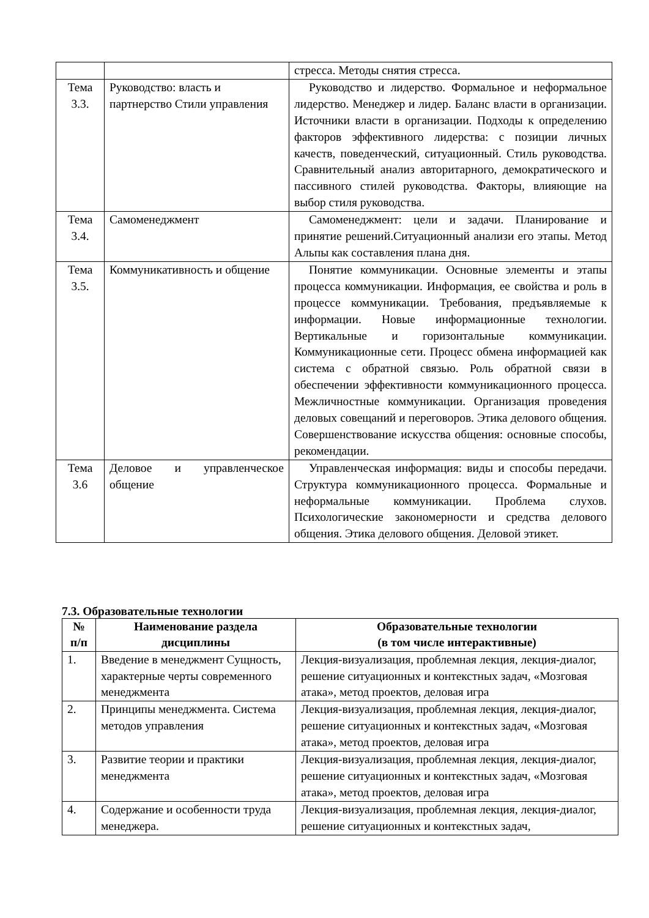| | | стресса. Методы снятия стресса. |
| Тема 3.3. | Руководство: власть и партнерство Стили управления | Руководство и лидерство. Формальное и неформальное лидерство. Менеджер и лидер. Баланс власти в организации. Источники власти в организации. Подходы к определению факторов эффективного лидерства: с позиции личных качеств, поведенческий, ситуационный. Стиль руководства. Сравнительный анализ авторитарного, демократического и пассивного стилей руководства. Факторы, влияющие на выбор стиля руководства. |
| Тема 3.4. | Самоменеджмент | Самоменеджмент: цели и задачи. Планирование и принятие решений.Ситуационный анализи его этапы. Метод Альпы как составления плана дня. |
| Тема 3.5. | Коммуникативность и общение | Понятие коммуникации. Основные элементы и этапы процесса коммуникации. Информация, ее свойства и роль в процессе коммуникации. Требования, предъявляемые к информации. Новые информационные технологии. Вертикальные и горизонтальные коммуникации. Коммуникационные сети. Процесс обмена информацией как система с обратной связью. Роль обратной связи в обеспечении эффективности коммуникационного процесса. Межличностные коммуникации. Организация проведения деловых совещаний и переговоров. Этика делового общения. Совершенствование искусства общения: основные способы, рекомендации. |
| Тема 3.6 | Деловое и управленческое общение | Управленческая информация: виды и способы передачи. Структура коммуникационного процесса. Формальные и неформальные коммуникации. Проблема слухов. Психологические закономерности и средства делового общения. Этика делового общения. Деловой этикет. |
7.3. Образовательные технологии
| № п/п | Наименование раздела дисциплины | Образовательные технологии (в том числе интерактивные) |
| --- | --- | --- |
| 1. | Введение в менеджмент Сущность, характерные черты современного менеджмента | Лекция-визуализация, проблемная лекция, лекция-диалог, решение ситуационных и контекстных задач, «Мозговая атака», метод проектов, деловая игра |
| 2. | Принципы менеджмента. Система методов управления | Лекция-визуализация, проблемная лекция, лекция-диалог, решение ситуационных и контекстных задач, «Мозговая атака», метод проектов, деловая игра |
| 3. | Развитие теории и практики менеджмента | Лекция-визуализация, проблемная лекция, лекция-диалог, решение ситуационных и контекстных задач, «Мозговая атака», метод проектов, деловая игра |
| 4. | Содержание и особенности труда менеджера. | Лекция-визуализация, проблемная лекция, лекция-диалог, решение ситуационных и контекстных задач, |